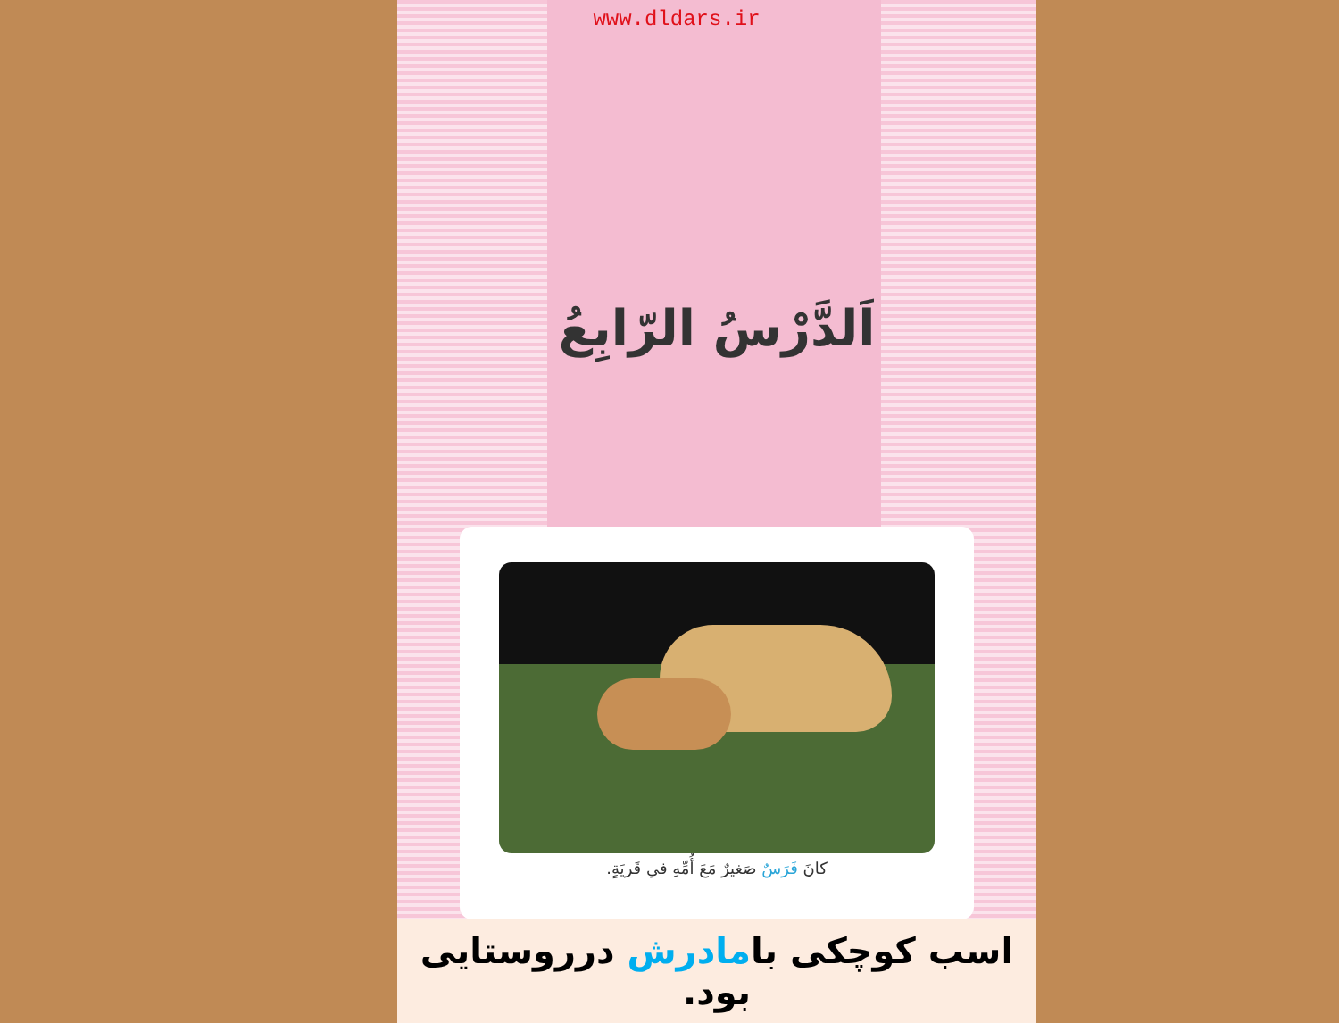www.dldars.ir
اَلدَّرْسُ الرّابِعُ
كانَ فَرَسٌ صَغيرٌ مَعَ أُمِّهِ في قَريَةٍ.
اسب کوچکی بامادرش درروستایی بود.